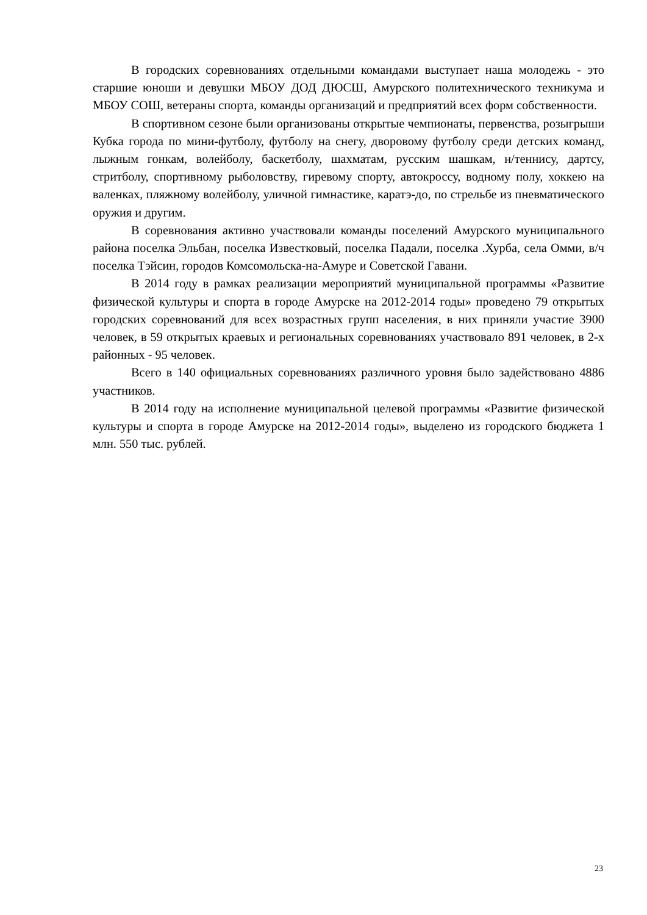В городских соревнованиях отдельными командами выступает наша молодежь - это старшие юноши и девушки МБОУ ДОД ДЮСШ, Амурского политехнического техникума и МБОУ СОШ, ветераны спорта, команды организаций и предприятий всех форм собственности.
В спортивном сезоне были организованы открытые чемпионаты, первенства, розыгрыши Кубка города по мини-футболу, футболу на снегу, дворовому футболу среди детских команд, лыжным гонкам, волейболу, баскетболу, шахматам, русским шашкам, н/теннису, дартсу, стритболу, спортивному рыболовству, гиревому спорту, автокроссу, водному полу, хоккею на валенках, пляжному волейболу, уличной гимнастике, каратэ-до, по стрельбе из пневматического оружия и другим.
В соревнования активно участвовали команды поселений Амурского муниципального района поселка Эльбан, поселка Известковый, поселка Падали, поселка .Хурба, села Омми, в/ч поселка Тэйсин, городов Комсомольска-на-Амуре и Советской Гавани.
В 2014 году в рамках реализации мероприятий муниципальной программы «Развитие физической культуры и спорта в городе Амурске на 2012-2014 годы» проведено 79 открытых городских соревнований для всех возрастных групп населения, в них приняли участие 3900 человек, в 59 открытых краевых и региональных соревнованиях участвовало 891 человек, в 2-х районных - 95 человек.
Всего в 140 официальных соревнованиях различного уровня было задействовано 4886 участников.
В 2014 году на исполнение муниципальной целевой программы «Развитие физической культуры и спорта в городе Амурске на 2012-2014 годы», выделено из городского бюджета 1 млн. 550 тыс. рублей.
23